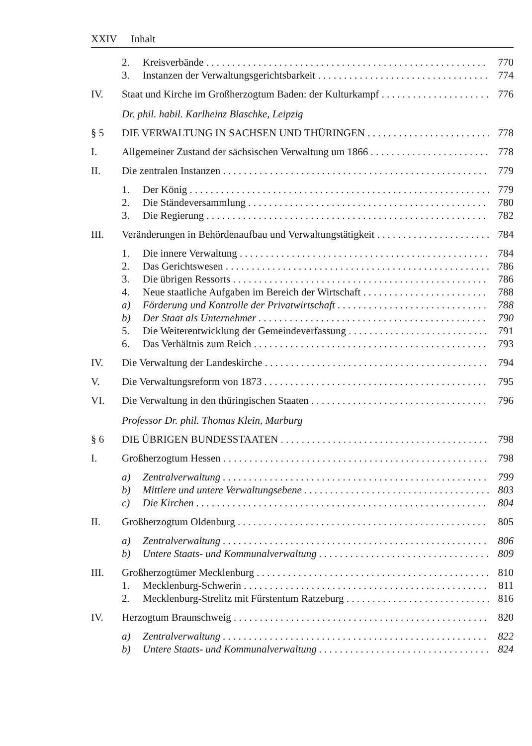XXIV Inhalt
2. Kreisverbände 770
3. Instanzen der Verwaltungsgerichtsbarkeit 774
IV. Staat und Kirche im Großherzogtum Baden: der Kulturkampf 776
Dr. phil. habil. Karlheinz Blaschke, Leipzig
§ 5 DIE VERWALTUNG IN SACHSEN UND THÜRINGEN 778
I. Allgemeiner Zustand der sächsischen Verwaltung um 1866 778
II. Die zentralen Instanzen 779
1. Der König 779
2. Die Ständeversammlung 780
3. Die Regierung 782
III. Veränderungen in Behördenaufbau und Verwaltungstätigkeit 784
1. Die innere Verwaltung 784
2. Das Gerichtswesen 786
3. Die übrigen Ressorts 786
4. Neue staatliche Aufgaben im Bereich der Wirtschaft 788
a) Förderung und Kontrolle der Privatwirtschaft 788
b) Der Staat als Unternehmer 790
5. Die Weiterentwicklung der Gemeindeverfassung 791
6. Das Verhältnis zum Reich 793
IV. Die Verwaltung der Landeskirche 794
V. Die Verwaltungsreform von 1873 795
VI. Die Verwaltung in den thüringischen Staaten 796
Professor Dr. phil. Thomas Klein, Marburg
§ 6 DIE ÜBRIGEN BUNDESSTAATEN 798
I. Großherzogtum Hessen 798
a) Zentralverwaltung 799
b) Mittlere und untere Verwaltungsebene 803
c) Die Kirchen 804
II. Großherzogtum Oldenburg 805
a) Zentralverwaltung 806
b) Untere Staats- und Kommunalverwaltung 809
III. Großherzogtümer Mecklenburg 810
1. Mecklenburg-Schwerin 811
2. Mecklenburg-Strelitz mit Fürstentum Ratzeburg 816
IV. Herzogtum Braunschweig 820
a) Zentralverwaltung 822
b) Untere Staats- und Kommunalverwaltung 824